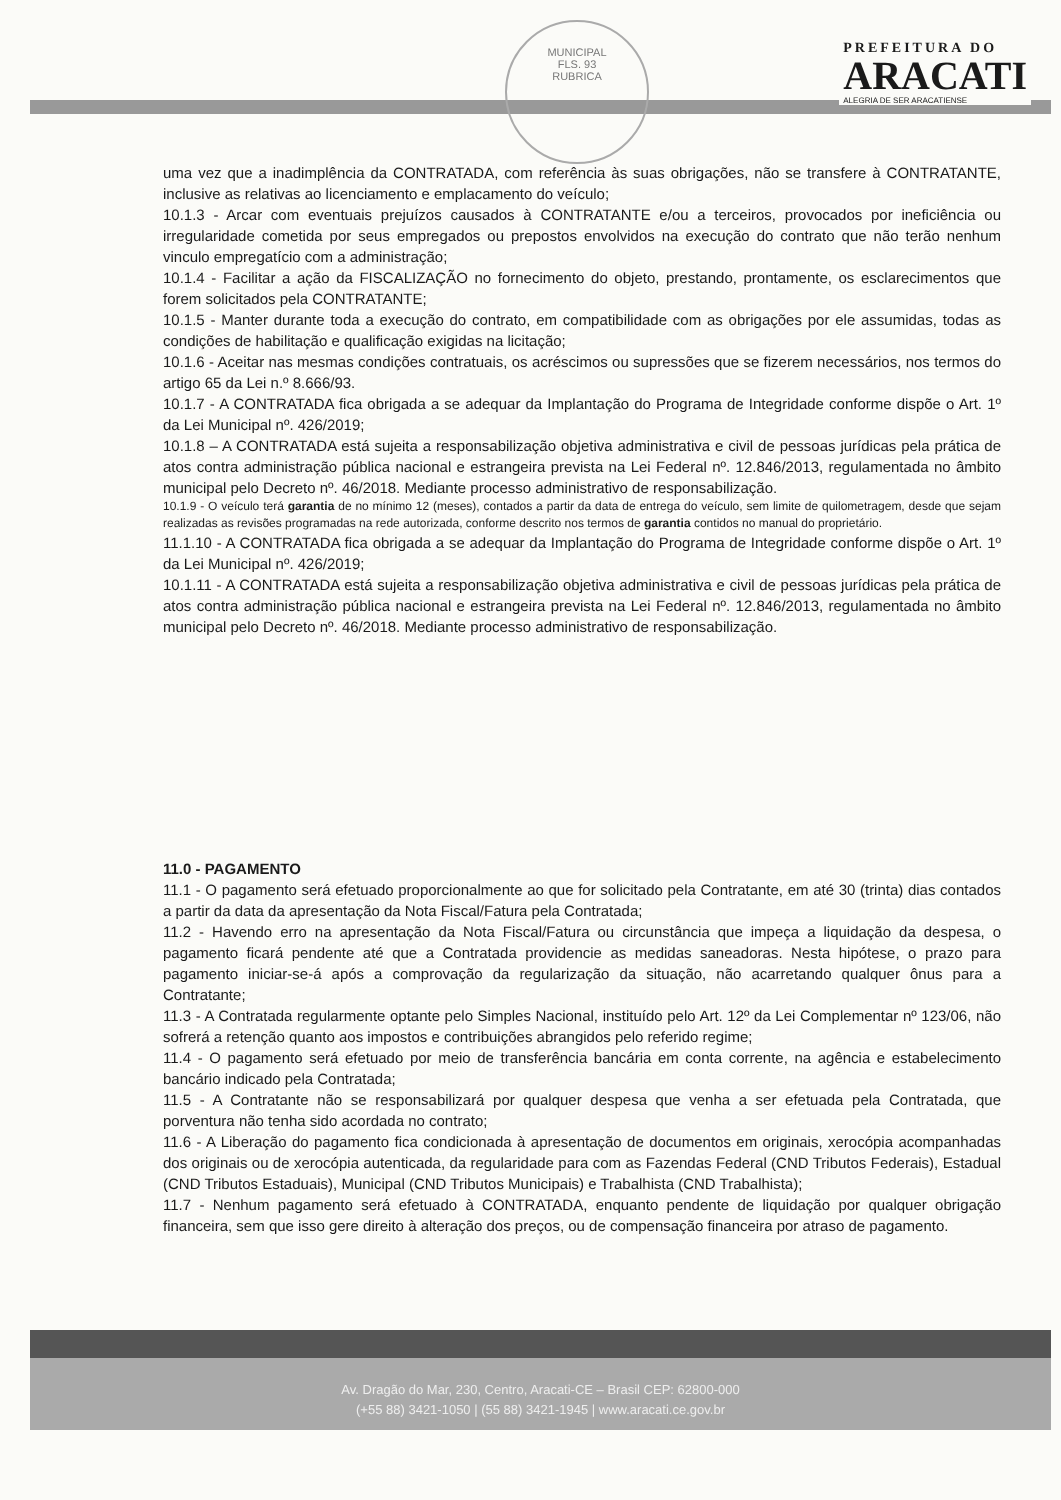MUNICIPAL
FLS. 93
RUBRICA
PREFEITURA DO
ARACATI
ALEGRIA DE SER ARACATIENSE
uma vez que a inadimplência da CONTRATADA, com referência às suas obrigações, não se transfere à CONTRATANTE, inclusive as relativas ao licenciamento e emplacamento do veículo;
10.1.3 - Arcar com eventuais prejuízos causados à CONTRATANTE e/ou a terceiros, provocados por ineficiência ou irregularidade cometida por seus empregados ou prepostos envolvidos na execução do contrato que não terão nenhum vinculo empregatício com a administração;
10.1.4 - Facilitar a ação da FISCALIZAÇÃO no fornecimento do objeto, prestando, prontamente, os esclarecimentos que forem solicitados pela CONTRATANTE;
10.1.5 - Manter durante toda a execução do contrato, em compatibilidade com as obrigações por ele assumidas, todas as condições de habilitação e qualificação exigidas na licitação;
10.1.6 - Aceitar nas mesmas condições contratuais, os acréscimos ou supressões que se fizerem necessários, nos termos do artigo 65 da Lei n.º 8.666/93.
10.1.7 - A CONTRATADA fica obrigada a se adequar da Implantação do Programa de Integridade conforme dispõe o Art. 1º da Lei Municipal nº. 426/2019;
10.1.8 – A CONTRATADA está sujeita a responsabilização objetiva administrativa e civil de pessoas jurídicas pela prática de atos contra administração pública nacional e estrangeira prevista na Lei Federal nº. 12.846/2013, regulamentada no âmbito municipal pelo Decreto nº. 46/2018. Mediante processo administrativo de responsabilização.
10.1.9 - O veículo terá garantia de no mínimo 12 (meses), contados a partir da data de entrega do veículo, sem limite de quilometragem, desde que sejam realizadas as revisões programadas na rede autorizada, conforme descrito nos termos de garantia contidos no manual do proprietário.
11.1.10 - A CONTRATADA fica obrigada a se adequar da Implantação do Programa de Integridade conforme dispõe o Art. 1º da Lei Municipal nº. 426/2019;
10.1.11 - A CONTRATADA está sujeita a responsabilização objetiva administrativa e civil de pessoas jurídicas pela prática de atos contra administração pública nacional e estrangeira prevista na Lei Federal nº. 12.846/2013, regulamentada no âmbito municipal pelo Decreto nº. 46/2018. Mediante processo administrativo de responsabilização.
11.0 - PAGAMENTO
11.1 - O pagamento será efetuado proporcionalmente ao que for solicitado pela Contratante, em até 30 (trinta) dias contados a partir da data da apresentação da Nota Fiscal/Fatura pela Contratada;
11.2 - Havendo erro na apresentação da Nota Fiscal/Fatura ou circunstância que impeça a liquidação da despesa, o pagamento ficará pendente até que a Contratada providencie as medidas saneadoras. Nesta hipótese, o prazo para pagamento iniciar-se-á após a comprovação da regularização da situação, não acarretando qualquer ônus para a Contratante;
11.3 - A Contratada regularmente optante pelo Simples Nacional, instituído pelo Art. 12º da Lei Complementar nº 123/06, não sofrerá a retenção quanto aos impostos e contribuições abrangidos pelo referido regime;
11.4 - O pagamento será efetuado por meio de transferência bancária em conta corrente, na agência e estabelecimento bancário indicado pela Contratada;
11.5 - A Contratante não se responsabilizará por qualquer despesa que venha a ser efetuada pela Contratada, que porventura não tenha sido acordada no contrato;
11.6 - A Liberação do pagamento fica condicionada à apresentação de documentos em originais, xerocópia acompanhadas dos originais ou de xerocópia autenticada, da regularidade para com as Fazendas Federal (CND Tributos Federais), Estadual (CND Tributos Estaduais), Municipal (CND Tributos Municipais) e Trabalhista (CND Trabalhista);
11.7 - Nenhum pagamento será efetuado à CONTRATADA, enquanto pendente de liquidação por qualquer obrigação financeira, sem que isso gere direito à alteração dos preços, ou de compensação financeira por atraso de pagamento.
Av. Dragão do Mar, 230, Centro, Aracati-CE – Brasil CEP: 62800-000
(+55 88) 3421-1050 | (55 88) 3421-1945 | www.aracati.ce.gov.br